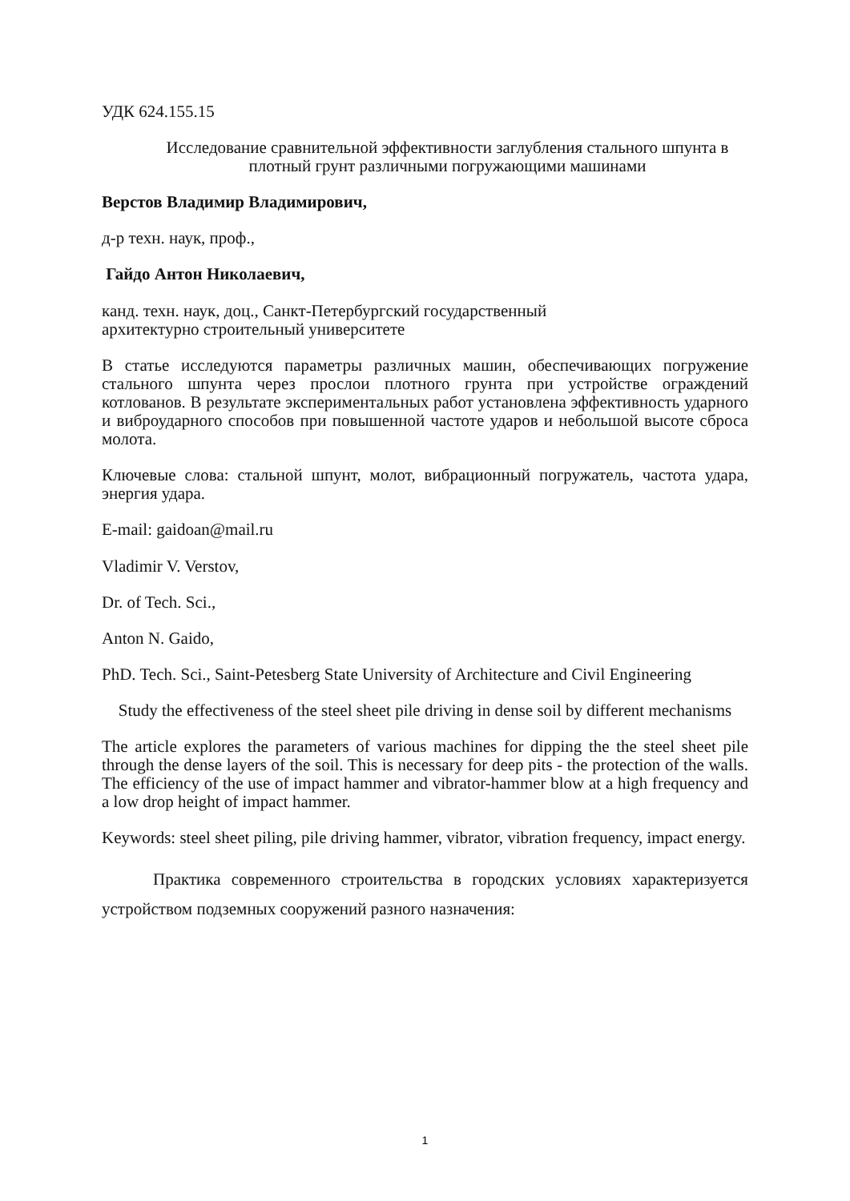УДК 624.155.15
Исследование сравнительной эффективности заглубления стального шпунта в плотный грунт различными погружающими машинами
Верстов Владимир Владимирович,
д-р техн. наук, проф.,
Гайдо Антон Николаевич,
канд. техн. наук, доц., Санкт-Петербургский государственный
архитектурно строительный университете
В статье исследуются параметры различных машин, обеспечивающих погружение стального шпунта через прослои плотного грунта при устройстве ограждений котлованов. В результате экспериментальных работ установлена эффективность ударного и виброударного способов при повышенной частоте ударов и небольшой высоте сброса молота.
Ключевые слова: стальной шпунт, молот, вибрационный погружатель, частота удара, энергия удара.
E-mail: gaidoan@mail.ru
Vladimir V. Verstov,
Dr. of Tech. Sci.,
Anton N. Gaido,
PhD. Tech. Sci., Saint-Petesberg State University of Architecture and Civil Engineering
Study the effectiveness of the steel sheet pile driving in dense soil by different mechanisms
The article explores the parameters of various machines for dipping the the steel sheet pile through the dense layers of the soil. This is necessary for deep pits - the protection of the walls. The efficiency of the use of impact hammer and vibrator-hammer blow at a high frequency and a low drop height of impact hammer.
Keywords: steel sheet piling, pile driving hammer, vibrator, vibration frequency, impact energy.
Практика современного строительства в городских условиях характеризуется устройством подземных сооружений разного назначения:
1